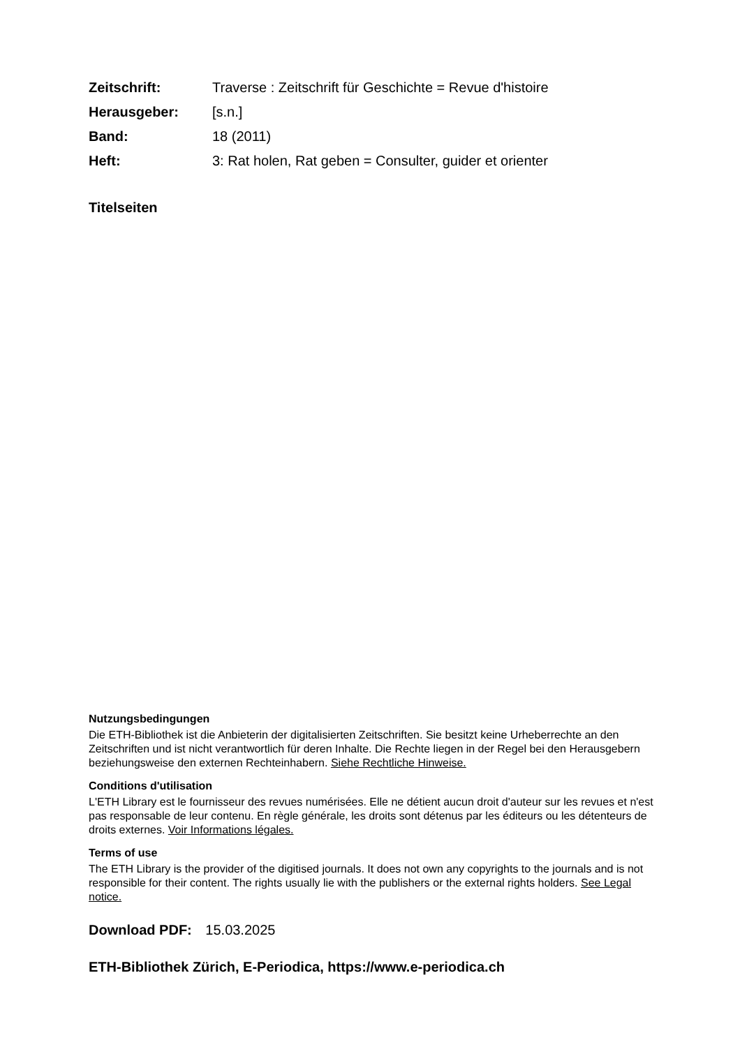| Zeitschrift: | Traverse : Zeitschrift für Geschichte = Revue d'histoire |
| Herausgeber: | [s.n.] |
| Band: | 18 (2011) |
| Heft: | 3: Rat holen, Rat geben = Consulter, guider et orienter |
Titelseiten
Nutzungsbedingungen
Die ETH-Bibliothek ist die Anbieterin der digitalisierten Zeitschriften. Sie besitzt keine Urheberrechte an den Zeitschriften und ist nicht verantwortlich für deren Inhalte. Die Rechte liegen in der Regel bei den Herausgebern beziehungsweise den externen Rechteinhabern. Siehe Rechtliche Hinweise.
Conditions d'utilisation
L'ETH Library est le fournisseur des revues numérisées. Elle ne détient aucun droit d'auteur sur les revues et n'est pas responsable de leur contenu. En règle générale, les droits sont détenus par les éditeurs ou les détenteurs de droits externes. Voir Informations légales.
Terms of use
The ETH Library is the provider of the digitised journals. It does not own any copyrights to the journals and is not responsible for their content. The rights usually lie with the publishers or the external rights holders. See Legal notice.
Download PDF: 15.03.2025
ETH-Bibliothek Zürich, E-Periodica, https://www.e-periodica.ch